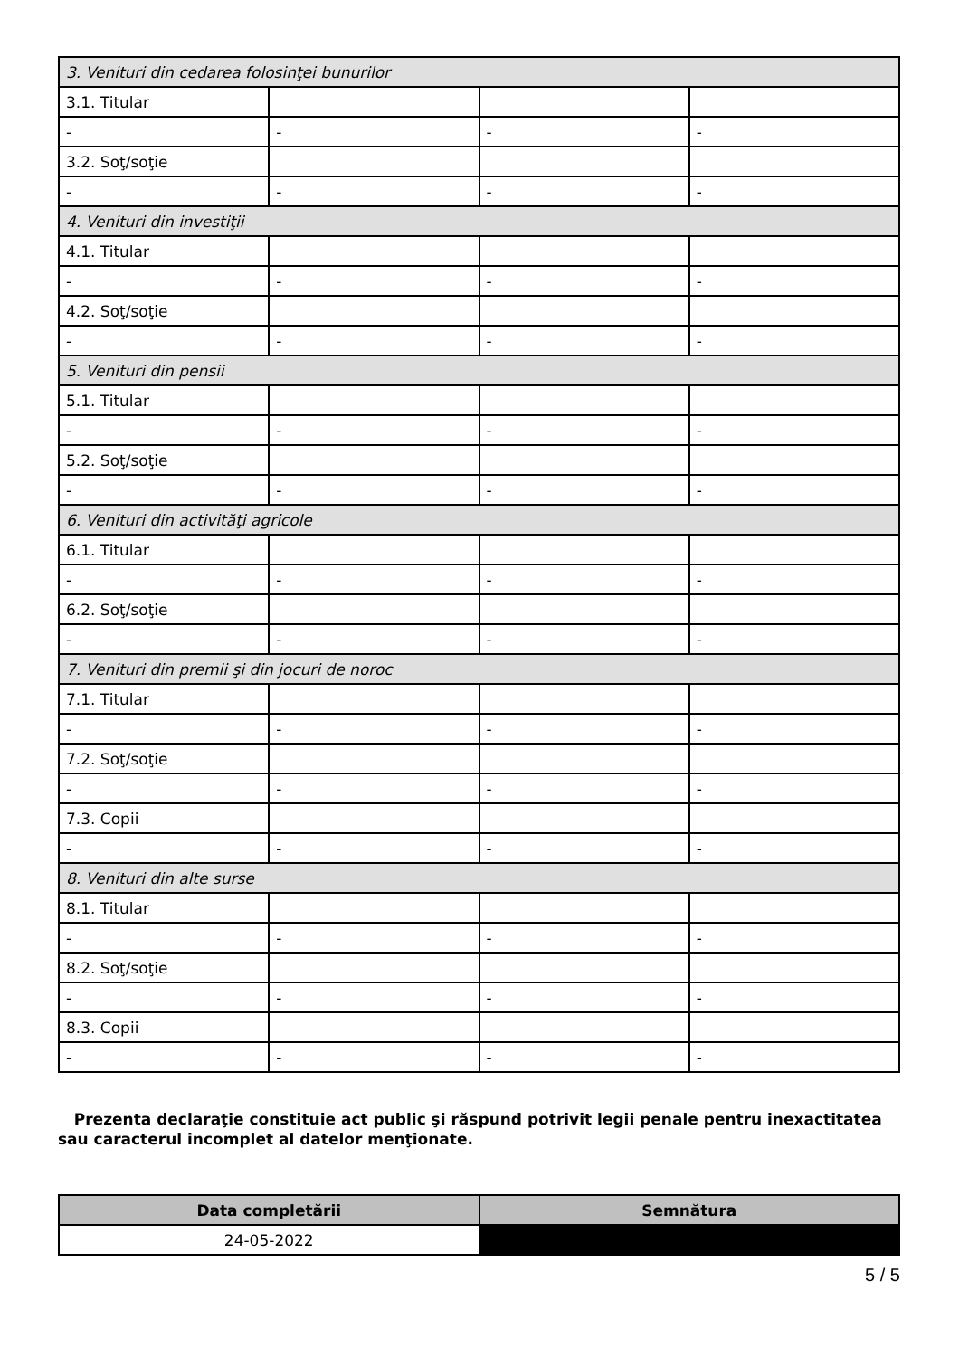| 3. Venituri din cedarea folosinţei bunurilor | | | |
| 3.1. Titular | | | |
| - | - | - | - |
| 3.2. Soţ/soţie | | | |
| - | - | - | - |
| 4. Venituri din investiţii | | | |
| 4.1. Titular | | | |
| - | - | - | - |
| 4.2. Soţ/soţie | | | |
| - | - | - | - |
| 5. Venituri din pensii | | | |
| 5.1. Titular | | | |
| - | - | - | - |
| 5.2. Soţ/soţie | | | |
| - | - | - | - |
| 6. Venituri din activităţi agricole | | | |
| 6.1. Titular | | | |
| - | - | - | - |
| 6.2. Soţ/soţie | | | |
| - | - | - | - |
| 7. Venituri din premii şi din jocuri de noroc | | | |
| 7.1. Titular | | | |
| - | - | - | - |
| 7.2. Soţ/soţie | | | |
| - | - | - | - |
| 7.3. Copii | | | |
| - | - | - | - |
| 8. Venituri din alte surse | | | |
| 8.1. Titular | | | |
| - | - | - | - |
| 8.2. Soţ/soţie | | | |
| - | - | - | - |
| 8.3. Copii | | | |
| - | - | - | - |
Prezenta declaraţie constituie act public şi răspund potrivit legii penale pentru inexactitatea sau caracterul incomplet al datelor menţionate.
| Data completării | Semnătura |
| --- | --- |
| 24-05-2022 | |
5 / 5